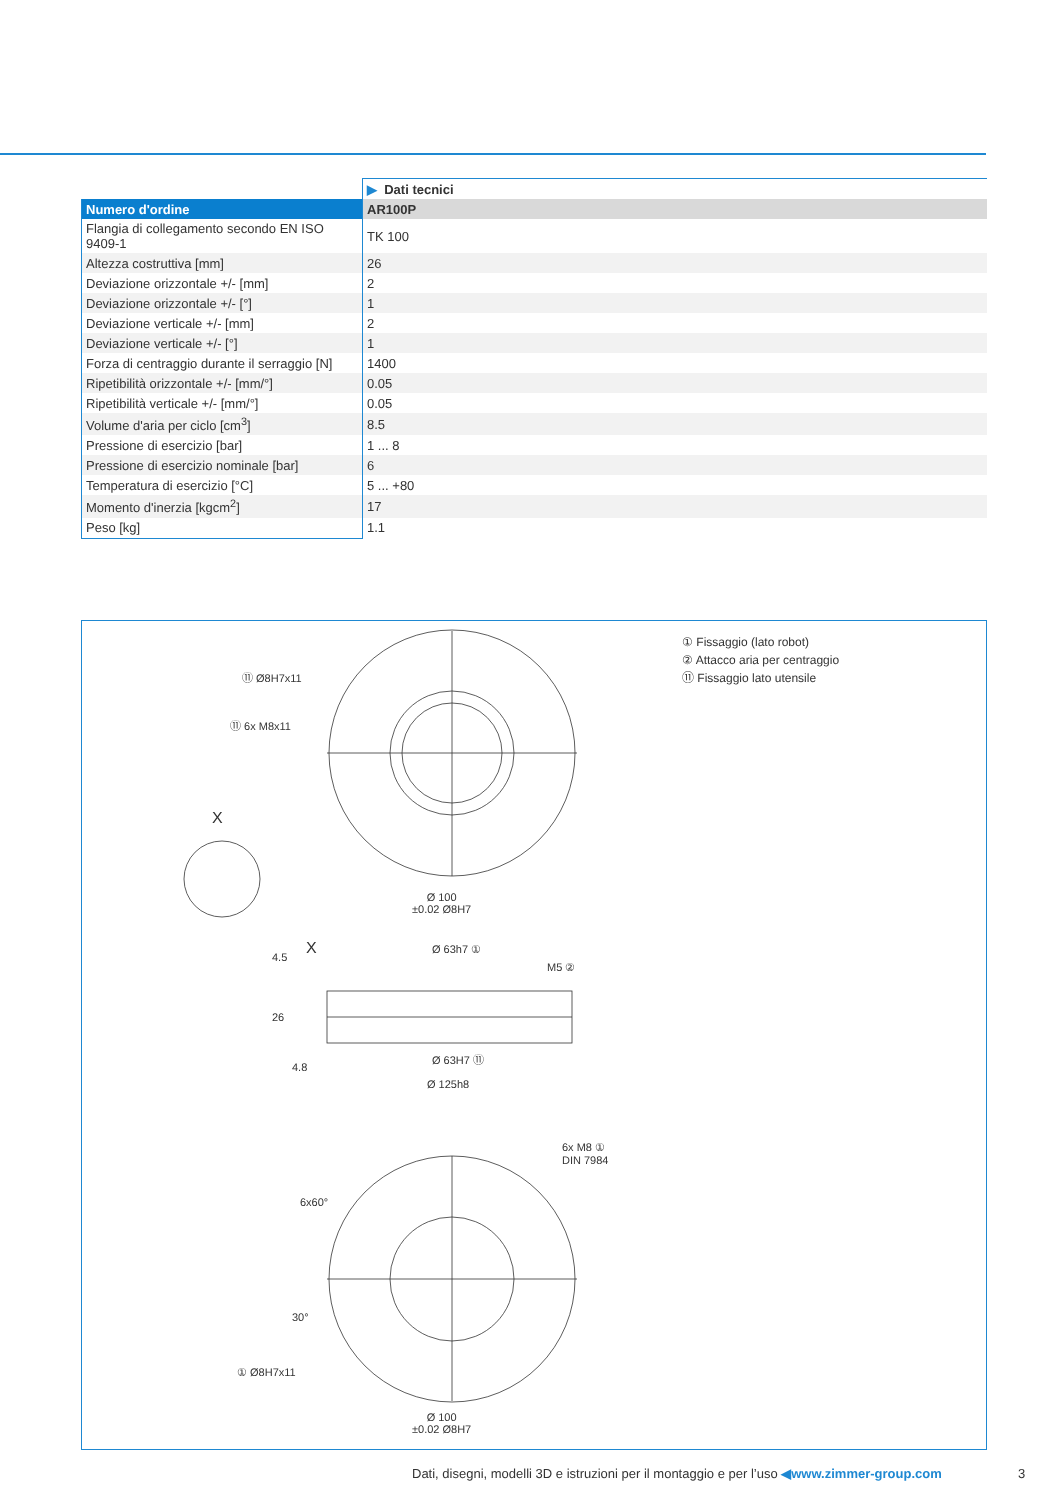| | ▶ Dati tecnici |
| Numero d'ordine | AR100P |
| Flangia di collegamento secondo EN ISO 9409-1 | TK 100 |
| Altezza costruttiva [mm] | 26 |
| Deviazione orizzontale +/- [mm] | 2 |
| Deviazione orizzontale +/- [°] | 1 |
| Deviazione verticale +/- [mm] | 2 |
| Deviazione verticale +/- [°] | 1 |
| Forza di centraggio durante il serraggio [N] | 1400 |
| Ripetibilità orizzontale +/- [mm/°] | 0.05 |
| Ripetibilità verticale +/- [mm/°] | 0.05 |
| Volume d'aria per ciclo [cm<sup>3</sup>] | 8.5 |
| Pressione di esercizio [bar] | 1 ... 8 |
| Pressione di esercizio nominale [bar] | 6 |
| Temperatura di esercizio [°C] | 5 ... +80 |
| Momento d'inerzia [kgcm<sup>2</sup>] | 17 |
| Peso [kg] | 1.1 |
① Fissaggio (lato robot)
② Attacco aria per centraggio
⑪ Fissaggio lato utensile
⑪ Ø8H7x11
⑪ 6x M8x11
X
Ø 100
±0.02 Ø8H7
X Ø 63h7 ①
M5 ②
4.5
26
4.8
Ø 63H7 ⑪
Ø 125h8
6x M8 ①
DIN 7984
6x60°
30°
① Ø8H7x11
Ø 100
±0.02 Ø8H7
Dati, disegni, modelli 3D e istruzioni per il montaggio e per l’uso ◀www.zimmer-group.com
3